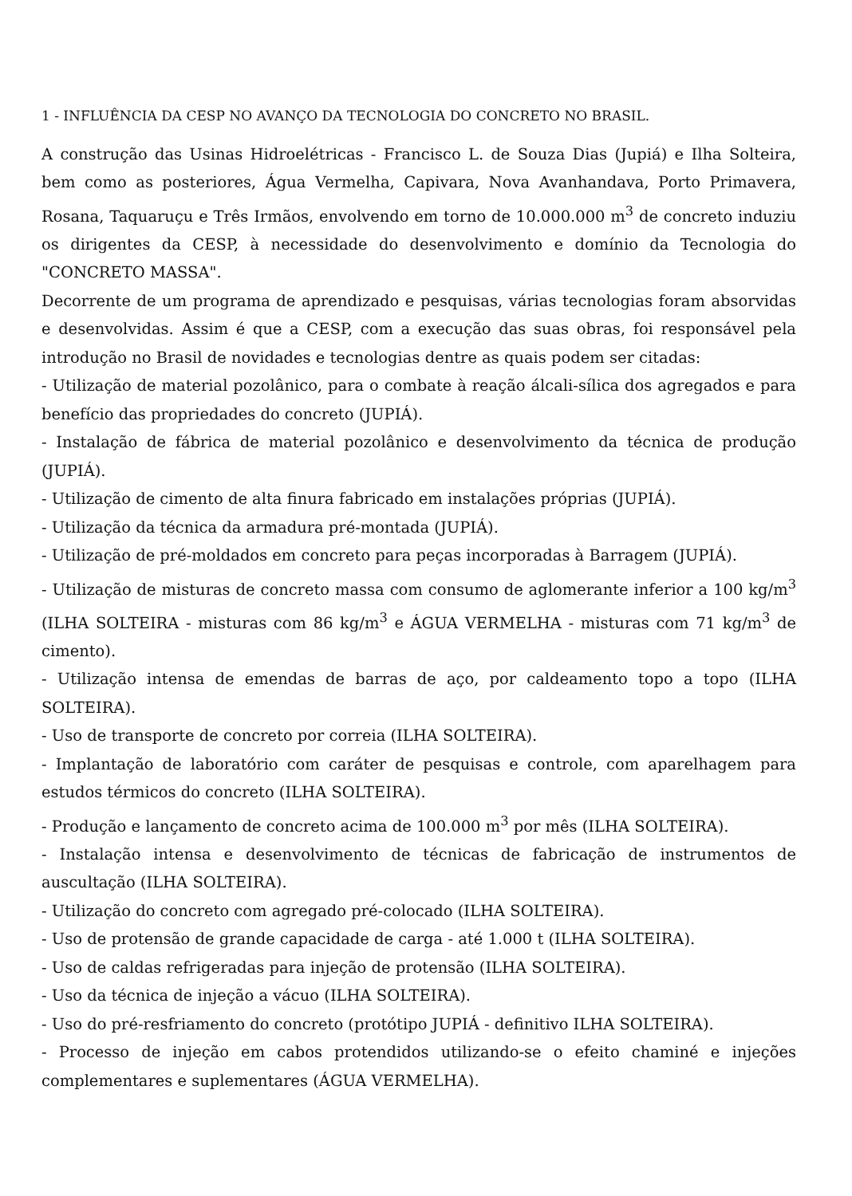1 - INFLUÊNCIA DA CESP NO AVANÇO DA TECNOLOGIA DO CONCRETO NO BRASIL.
A construção das Usinas Hidroelétricas - Francisco L. de Souza Dias (Jupiá) e Ilha Solteira, bem como as posteriores, Água Vermelha, Capivara, Nova Avanhandava, Porto Primavera, Rosana, Taquaruçu e Três Irmãos, envolvendo em torno de 10.000.000 m<sup>3</sup> de concreto induziu os dirigentes da CESP, à necessidade do desenvolvimento e domínio da Tecnologia do "CONCRETO MASSA".
Decorrente de um programa de aprendizado e pesquisas, várias tecnologias foram absorvidas e desenvolvidas. Assim é que a CESP, com a execução das suas obras, foi responsável pela introdução no Brasil de novidades e tecnologias dentre as quais podem ser citadas:
- Utilização de material pozolânico, para o combate à reação álcali-sílica dos agregados e para benefício das propriedades do concreto (JUPIÁ).
- Instalação de fábrica de material pozolânico e desenvolvimento da técnica de produção (JUPIÁ).
- Utilização de cimento de alta finura fabricado em instalações próprias (JUPIÁ).
- Utilização da técnica da armadura pré-montada (JUPIÁ).
- Utilização de pré-moldados em concreto para peças incorporadas à Barragem (JUPIÁ).
- Utilização de misturas de concreto massa com consumo de aglomerante inferior a 100 kg/m<sup>3</sup> (ILHA SOLTEIRA - misturas com 86 kg/m<sup>3</sup> e ÁGUA VERMELHA - misturas com 71 kg/m<sup>3</sup> de cimento).
- Utilização intensa de emendas de barras de aço, por caldeamento topo a topo (ILHA SOLTEIRA).
- Uso de transporte de concreto por correia (ILHA SOLTEIRA).
- Implantação de laboratório com caráter de pesquisas e controle, com aparelhagem para estudos térmicos do concreto (ILHA SOLTEIRA).
- Produção e lançamento de concreto acima de 100.000 m<sup>3</sup> por mês (ILHA SOLTEIRA).
- Instalação intensa e desenvolvimento de técnicas de fabricação de instrumentos de auscultação (ILHA SOLTEIRA).
- Utilização do concreto com agregado pré-colocado (ILHA SOLTEIRA).
- Uso de protensão de grande capacidade de carga - até 1.000 t (ILHA SOLTEIRA).
- Uso de caldas refrigeradas para injeção de protensão (ILHA SOLTEIRA).
- Uso da técnica de injeção a vácuo (ILHA SOLTEIRA).
- Uso do pré-resfriamento do concreto (protótipo JUPIÁ - definitivo ILHA SOLTEIRA).
- Processo de injeção em cabos protendidos utilizando-se o efeito chaminé e injeções complementares e suplementares (ÁGUA VERMELHA).